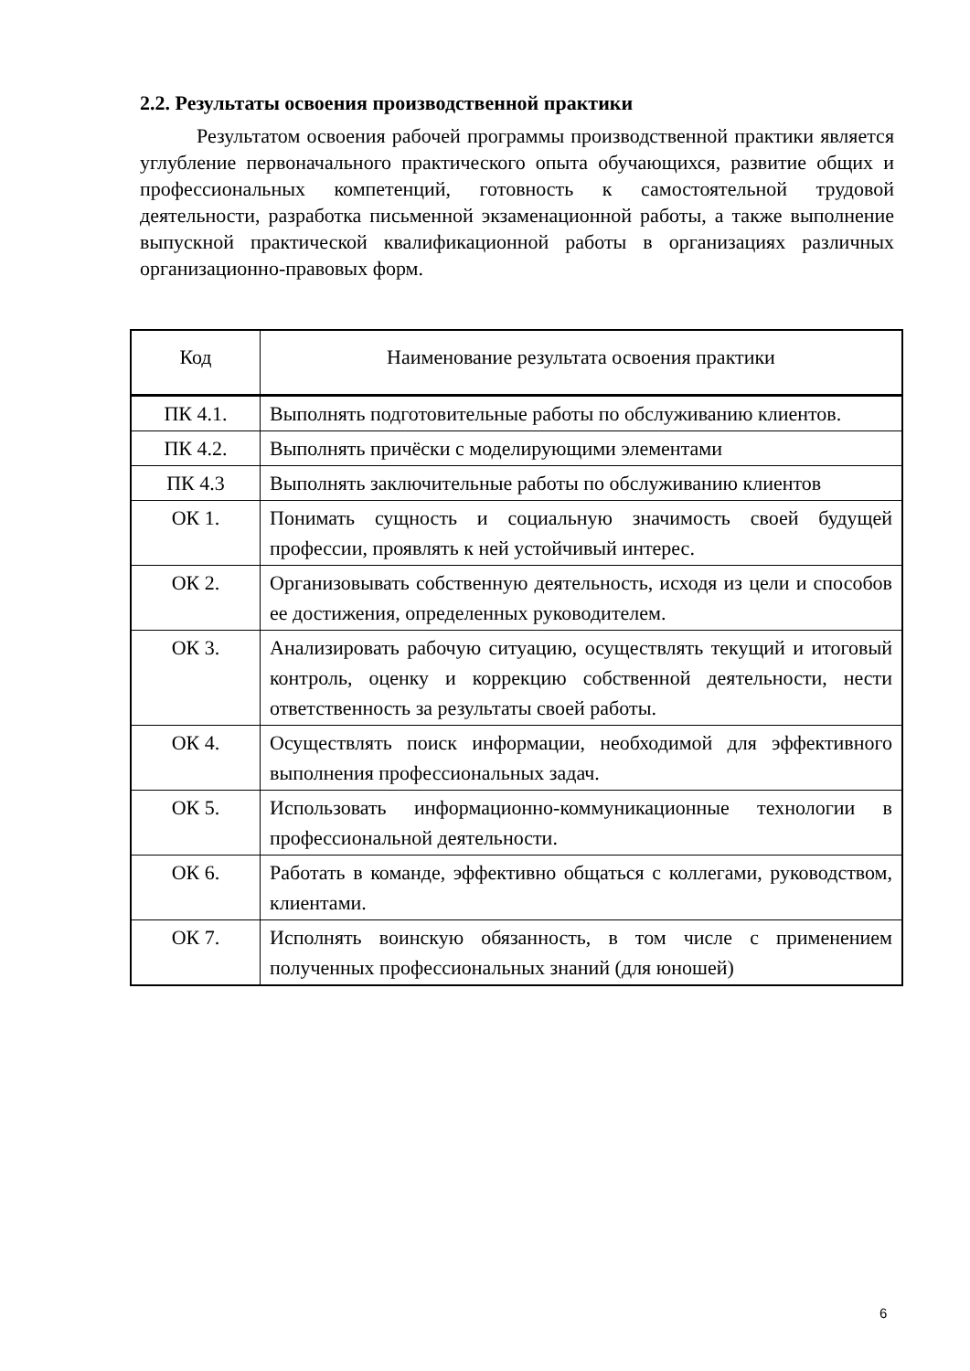2.2. Результаты освоения производственной практики
Результатом освоения рабочей программы производственной практики является углубление первоначального практического опыта обучающихся, развитие общих и профессиональных компетенций, готовность к самостоятельной трудовой деятельности, разработка письменной экзаменационной работы, а также выполнение выпускной практической квалификационной работы в организациях различных организационно-правовых форм.
| Код | Наименование результата освоения практики |
| --- | --- |
| ПК 4.1. | Выполнять подготовительные работы по обслуживанию клиентов. |
| ПК 4.2. | Выполнять причёски с моделирующими элементами |
| ПК 4.3 | Выполнять заключительные работы по обслуживанию клиентов |
| ОК 1. | Понимать сущность и социальную значимость своей будущей профессии, проявлять к ней устойчивый интерес. |
| ОК 2. | Организовывать собственную деятельность, исходя из цели и способов ее достижения, определенных руководителем. |
| ОК 3. | Анализировать рабочую ситуацию, осуществлять текущий и итоговый контроль, оценку и коррекцию собственной деятельности, нести ответственность за результаты своей работы. |
| ОК 4. | Осуществлять поиск информации, необходимой для эффективного выполнения профессиональных задач. |
| ОК 5. | Использовать информационно-коммуникационные технологии в профессиональной деятельности. |
| ОК 6. | Работать в команде, эффективно общаться с коллегами, руководством, клиентами. |
| ОК 7. | Исполнять воинскую обязанность, в том числе с применением полученных профессиональных знаний (для юношей) |
6